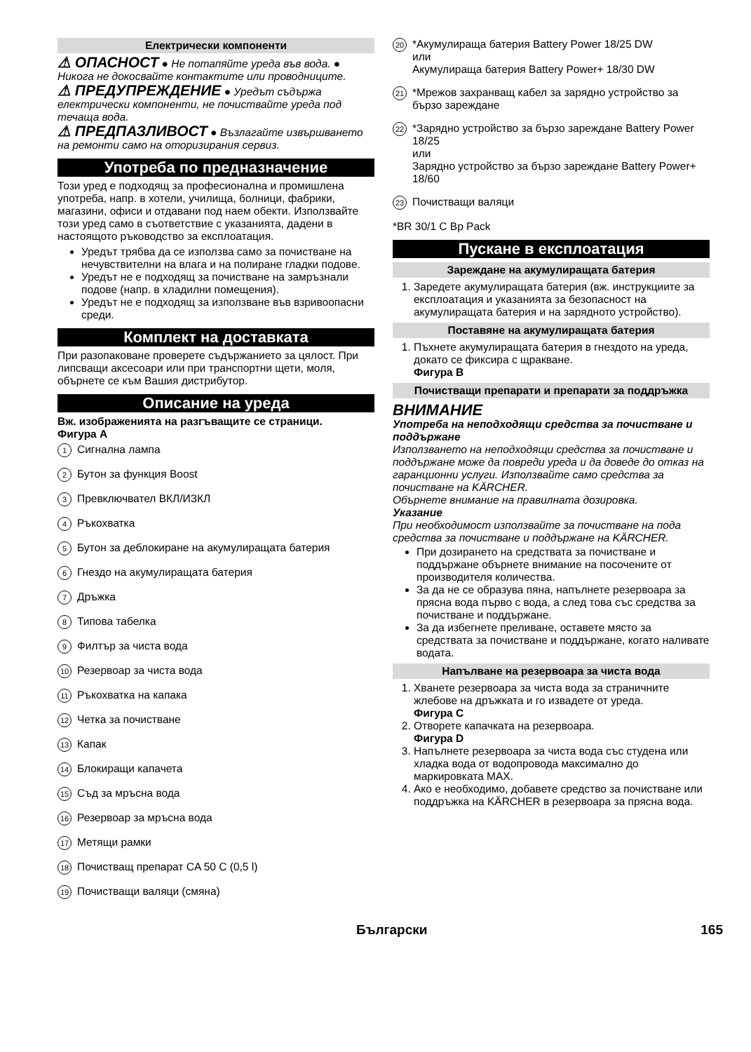Електрически компоненти
⚠ ОПАСНОСТ ● Не потапяйте уреда във вода. ● Никога не докосвайте контактите или проводниците.
⚠ ПРЕДУПРЕЖДЕНИЕ ● Уредът съдържа електрически компоненти, не почиствайте уреда под течаща вода.
⚠ ПРЕДПАЗЛИВОСТ ● Възлагайте извършването на ремонти само на оторизирания сервиз.
Употреба по предназначение
Този уред е подходящ за професионална и промишлена употреба, напр. в хотели, училища, болници, фабрики, магазини, офиси и отдавани под наем обекти. Използвайте този уред само в съответствие с указанията, дадени в настоящото ръководство за експлоатация.
Уредът трябва да се използва само за почистване на нечувствителни на влага и на полиране гладки подове.
Уредът не е подходящ за почистване на замръзнали подове (напр. в хладилни помещения).
Уредът не е подходящ за използване във взривоопасни среди.
Комплект на доставката
При разопаковане проверете съдържанието за цялост. При липсващи аксесоари или при транспортни щети, моля, обърнете се към Вашия дистрибутор.
Описание на уреда
Вж. изображенията на разгъващите се страници.
Фигура A
1 Сигнална лампа
2 Бутон за функция Boost
3 Превключвател ВКЛ/ИЗКЛ
4 Ръкохватка
5 Бутон за деблокиране на акумулиращата батерия
6 Гнездо на акумулиращата батерия
7 Дръжка
8 Типова табелка
9 Филтър за чиста вода
10 Резервоар за чиста вода
11 Ръкохватка на капака
12 Четка за почистване
13 Капак
14 Блокиращи капачета
15 Съд за мръсна вода
16 Резервоар за мръсна вода
17 Метящи рамки
18 Почистващ препарат CA 50 C (0,5 l)
19 Почистващи валяци (смяна)
20 *Акумулираща батерия Battery Power 18/25 DW
или
Акумулираща батерия Battery Power+ 18/30 DW
21 *Мрежов захранващ кабел за зарядно устройство за бързо зареждане
22 *Зарядно устройство за бързо зареждане Battery Power 18/25
или
Зарядно устройство за бързо зареждане Battery Power+ 18/60
23 Почистващи валяци
*BR 30/1 C Bp Pack
Пускане в експлоатация
Зареждане на акумулиращата батерия
1. Заредете акумулиращата батерия (вж. инструкциите за експлоатация и указанията за безопасност на акумулиращата батерия и на зарядното устройство).
Поставяне на акумулиращата батерия
1. Пъхнете акумулиращата батерия в гнездото на уреда, докато се фиксира с щракване.
Фигура B
Почистващи препарати и препарати за поддръжка
ВНИМАНИЕ
Употреба на неподходящи средства за почистване и поддържане
Използването на неподходящи средства за почистване и поддържане може да повреди уреда и да доведе до отказ на гаранционни услуги. Използвайте само средства за почистване на KÄRCHER.
Обърнете внимание на правилната дозировка.
Указание
При необходимост използвайте за почистване на пода средства за почистване и поддържане на KÄRCHER.
При дозирането на средствата за почистване и поддържане обърнете внимание на посочените от производителя количества.
За да не се образува пяна, напълнете резервоара за прясна вода първо с вода, а след това със средства за почистване и поддържане.
За да избегнете преливане, оставете място за средствата за почистване и поддържане, когато наливате водата.
Напълване на резервоара за чиста вода
1. Хванете резервоара за чиста вода за страничните жлебове на дръжката и го извадете от уреда.
Фигура C
2. Отворете капачката на резервоара.
Фигура D
3. Напълнете резервоара за чиста вода със студена или хладка вода от водопровода максимално до маркировката MAX.
4. Ако е необходимо, добавете средство за почистване или поддръжка на KÄRCHER в резервоара за прясна вода.
Български 165